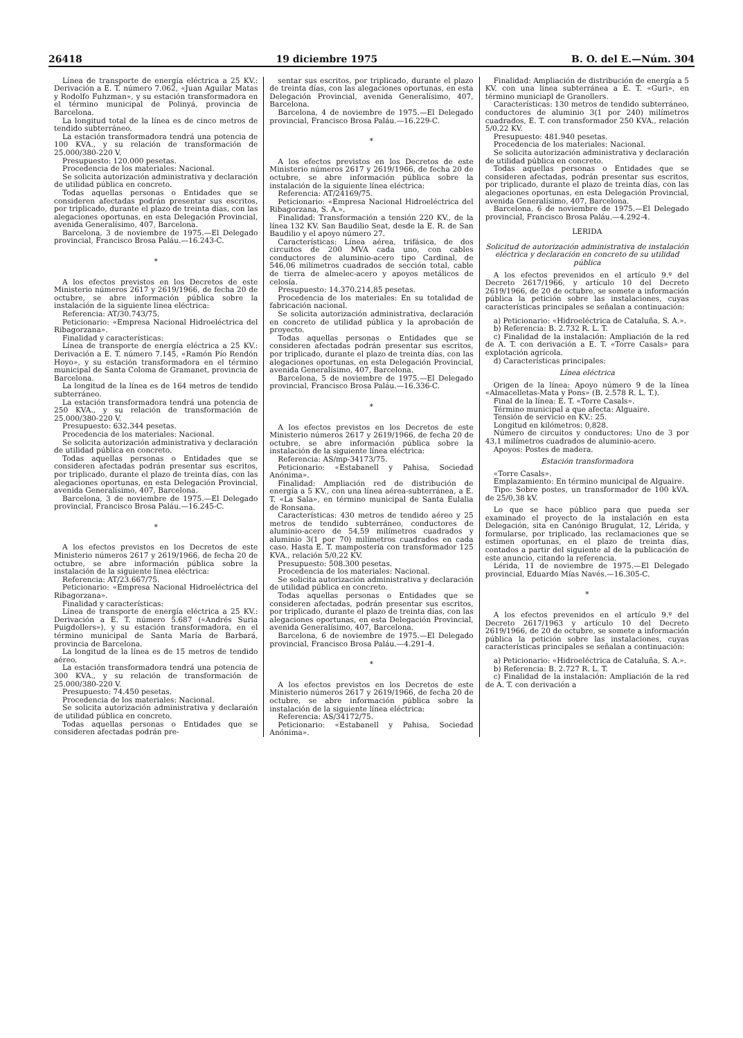26418 19 diciembre 1975 B. O. del E.—Núm. 304
Línea de transporte de energía eléctrica a 25 KV.: Derivación a E. T. número 7.062, «Juan Aguilar Matas y Rodolfo Fuhzman», y su estación transformadora en el término municipal de Polinyá, provincia de Barcelona.
La longitud total de la línea es de cinco metros de tendido subterráneo.
La estación transformadora tendrá una potencia de 100 KVA., y su relación de transformación de 25.000/380-220 V.
Presupuesto: 120.000 pesetas.
Procedencia de los materiales: Nacional.
Se solicita autorización administrativa y declaración de utilidad pública en concreto.
Todas aquellas personas o Entidades que se consideren afectadas podrán presentar sus escritos, por triplicado, durante el plazo de treinta días, con las alegaciones oportunas, en esta Delegación Provincial, avenida Generalísimo, 407, Barcelona.
Barcelona, 3 de noviembre de 1975.—El Delegado provincial, Francisco Brosa Paláu.—16.243-C.
*
A los efectos previstos en los Decretos de este Ministerio números 2617 y 2619/1966, de fecha 20 de octubre, se abre información pública sobre la instalación de la siguiente línea eléctrica:
Referencia: AT/30.743/75.
Peticionario: «Empresa Nacional Hidroeléctrica del Ribagorzana».
Finalidad y características:
Línea de transporte de energía eléctrica a 25 KV.: Derivación a E. T. número 7.145, «Ramón Pío Rendón Hoyo», y su estación transformadora en el término municipal de Santa Coloma de Gramanet, provincia de Barcelona.
La longitud de la línea es de 164 metros de tendido subterráneo.
La estación transformadora tendrá una potencia de 250 KVA., y su relación de transformación de 25.000/380-220 V.
Presupuesto: 632.344 pesetas.
Procedencia de los materiales: Nacional.
Se solicita autorización administrativa y declaración de utilidad pública en concreto.
Todas aquellas personas o Entidades que se consideren afectadas podrán presentar sus escritos, por triplicado, durante el plazo de treinta días, con las alegaciones oportunas, en esta Delegación Provincial, avenida Generalísimo, 407, Barcelona.
Barcelona, 3 de noviembre de 1975.—El Delegado provincial, Francisco Brosa Paláu.—16.245-C.
*
A los efectos previstos en los Decretos de este Ministerio números 2617 y 2619/1966, de fecha 20 de octubre, se abre información pública sobre la instalación de la siguiente línea eléctrica:
Referencia: AT/23.667/75.
Peticionario: «Empresa Nacional Hidroeléctrica del Ribagorzana».
Finalidad y características:
Línea de transporte de energía eléctrica a 25 KV.: Derivación a E. T. número 5.687 («Andrés Suria Puigdollers»), y su estación transformadora, en el término municipal de Santa María de Barbará, provincia de Barcelona.
La longitud de la línea es de 15 metros de tendido aéreo.
La estación transformadora tendrá una potencia de 300 KVA., y su relación de transformación de 25.000/380-220 V.
Presupuesto: 74.450 pesetas.
Procedencia de los materiales: Nacional.
Se solicita autorización administrativa y declaraión de utilidad pública en concreto.
Todas aquellas personas o Entidades que se consideren afectadas podrán pre-
sentar sus escritos, por triplicado, durante el plazo de treinta días, con las alegaciones oportunas, en esta Delegación Provincial, avenida Generalísimo, 407, Barcelona.
Barcelona, 4 de noviembre de 1975.—El Delegado provincial, Francisco Brosa Paláu.—16.229-C.
*
A los efectos previstos en los Decretos de este Ministerio números 2617 y 2619/1966, de fecha 20 de octubre, se abre información pública sobre la instalación de la siguiente línea eléctrica:
Referencia: AT/24169/75.
Peticionario: «Empresa Nacional Hidroeléctrica del Ribagorzana, S. A.».
Finalidad: Transformación a tensión 220 KV., de la línea 132 KV. San Baudilio Seat, desde la E. R. de San Baudilio y el apoyo número 27.
Características: Línea aérea, trifásica, de dos circuitos de 200 MVA cada uno, con cables conductores de aluminio-acero tipo Cardinal, de 546,06 milímetros cuadrados de sección total, cable de tierra de almelec-acero y apoyos metálicos de celosía.
Presupuesto: 14.370.214,85 pesetas.
Procedencia de los materiales: En su totalidad de fabricación nacional.
Se solicita autorización administrativa, declaración en concreto de utilidad pública y la aprobación de proyecto.
Todas aquellas personas o Entidades que se consideren afectadas podrán presentar sus escritos, por triplicado, durante el plazo de treinta días, con las alegaciones oportunas, en esta Delegación Provincial, avenida Generalísimo, 407, Barcelona.
Barcelona, 5 de noviembre de 1975.—El Delegado provincial, Francisco Brosa Paláu.—16.336-C.
*
A los efectos previstos en los Decretos de este Ministerio números 2617 y 2619/1966, de fecha 20 de octubre, se abre información pública sobre la instalación de la siguiente línea eléctrica:
Referencia: AS/mp-34173/75.
Peticionario: «Estabanell y Pahisa, Sociedad Anónima».
Finalidad: Ampliación red de distribución de energía a 5 KV., con una línea aérea-subterránea, a E. T. «La Sala», en término municipal de Santa Eulalia de Ronsana.
Características: 430 metros de tendido aéreo y 25 metros de tendido subterráneo, conductores de aluminio-acero de 54,59 milímetros cuadrados y aluminio 3(1 por 70) milímetros cuadrados en cada caso. Hasta E. T. mampostería con transformador 125 KVA., relación 5/0,22 KV.
Presupuesto: 508.300 pesetas.
Procedencia de los materiales: Nacional.
Se solicita autorización administrativa y declaración de utilidad pública en concreto.
Todas aquellas personas o Entidades que se consideren afectadas, podrán presentar sus escritos, por triplicado, durante el plazo de treinta días, con las alegaciones oportunas, en esta Delegación Provincial, avenida Generalísimo, 407, Barcelona.
Barcelona, 6 de noviembre de 1975.—El Delegado provincial, Francisco Brosa Paláu.—4.291-4.
*
A los efectos previstos en los Decretos de este Ministerio números 2617 y 2619/1966, de fecha 20 de octubre, se abre información pública sobre la instalación de la siguiente línea eléctrica:
Referencia: AS/34172/75.
Peticionario: «Estabanell y Pahisa, Sociedad Anónima».
Finalidad: Ampliación de distribución de energía a 5 KV. con una línea subterránea a E. T. «Guri», en término municiapl de Granollers.
Características: 130 metros de tendido subterráneo, conductores de aluminio 3(1 por 240) milímetros cuadrados, E. T. con transformador 250 KVA., relación 5/0,22 KV.
Presupuesto: 481.940 pesetas.
Procedencia de los materiales: Nacional.
Se solicita autorización administrativa y declaración de utilidad pública en concreto.
Todas aquellas personas o Entidades que se consideren afectadas, podrán presentar sus escritos, por triplicado, durante el plazo de treinta días, con las alegaciones oportunas, en esta Delegación Provincial, avenida Generalísimo, 407, Barcelona.
Barcelona, 6 de noviembre de 1975.—El Delegado provincial, Francisco Brosa Paláu.—4.292-4.
LERIDA
Solicitud de autorización administrativa de instalación eléctrica y declaración en concreto de su utilidad pública
A los efectos prevenidos en el artículo 9.º del Decreto 2617/1966, y artículo 10 del Decreto 2619/1966, de 20 de octubre, se somete a información pública la petición sobre las instalaciones, cuyas características principales se señalan a continuación:
a) Peticionario: «Hidroeléctrica de Cataluña, S. A.».
b) Referencia: B. 2.732 R. L. T.
c) Finalidad de la instalación: Ampliación de la red de A. T. con derivación a E. T. «Torre Casals» para explotación agrícola.
d) Características principales:
Línea eléctrica
Origen de la línea: Apoyo número 9 de la línea «Almacelletas-Mata y Pons» (B. 2.578 R. L. T.).
Final de la línea: E. T. «Torre Casals».
Término municipal a que afecta: Alguaire.
Tensión de servicio en KV.: 25.
Longitud en kilómetros: 0,828.
Número de circuitos y conductores: Uno de 3 por 43,1 milímetros cuadrados de aluminio-acero.
Apoyos: Postes de madera.
Estación transformadora
«Torre Casals».
Emplazamiento: En término municipal de Alguaire.
Tipo: Sobre postes, un transformador de 100 kVA. de 25/0,38 kV.
Lo que se hace público para que pueda ser examinado el proyecto de la instalación en esta Delegación, sita en Canónigo Brugulat, 12, Lérida, y formularse, por triplicado, las reclamaciones que se estimen oportunas, en el plazo de treinta días, contados a partir del siguiente al de la publicación de este anuncio, citando la referencia.
Lérida, 11 de noviembre de 1975.—El Delegado provincial, Eduardo Mías Navés.—16.305-C.
*
A los efectos prevenidos en el artículo 9.º del Decreto 2617/1963 y artículo 10 del Decreto 2619/1966, de 20 de octubre, se somete a información pública la petición sobre las instalaciones, cuyas características principales se señalan a continuación:
a) Peticionario: «Hidroeléctrica de Cataluña, S. A.».
b) Referencia: B. 2.727 R. L. T.
c) Finalidad de la instalación: Ampliación de la red de A. T. con derivación a